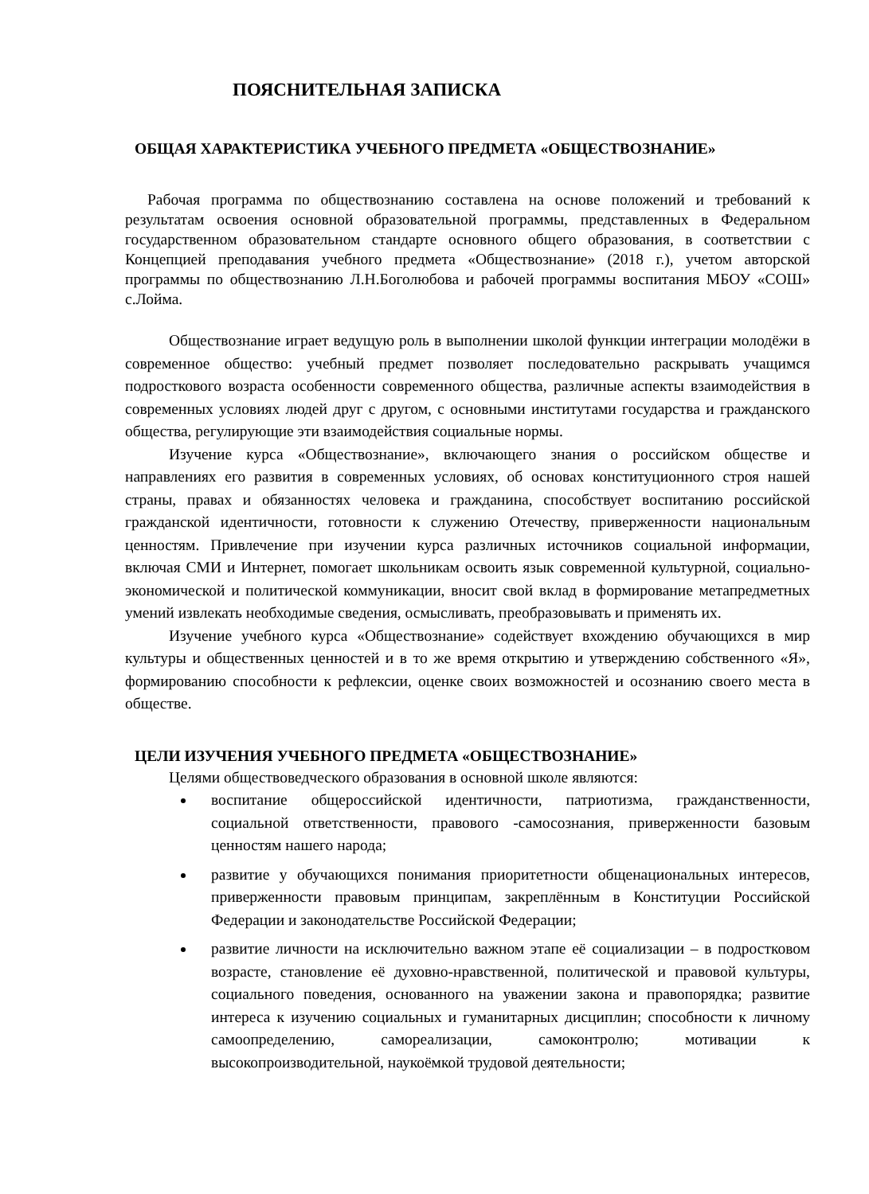ПОЯСНИТЕЛЬНАЯ ЗАПИСКА
ОБЩАЯ ХАРАКТЕРИСТИКА УЧЕБНОГО ПРЕДМЕТА «ОБЩЕСТВОЗНАНИЕ»
Рабочая программа по обществознанию составлена на основе положений и требований к результатам освоения основной образовательной программы, представленных в Федеральном государственном образовательном стандарте основного общего образования, в соответствии с Концепцией преподавания учебного предмета «Обществознание» (2018 г.), учетом авторской программы по обществознанию Л.Н.Боголюбова и рабочей программы воспитания МБОУ «СОШ» с.Лойма.
Обществознание играет ведущую роль в выполнении школой функции интеграции молодёжи в современное общество: учебный предмет позволяет последовательно раскрывать учащимся подросткового возраста особенности современного общества, различные аспекты взаимодействия в современных условиях людей друг с другом, с основными институтами государства и гражданского общества, регулирующие эти взаимодействия социальные нормы.
Изучение курса «Обществознание», включающего знания о российском обществе и направлениях его развития в современных условиях, об основах конституционного строя нашей страны, правах и обязанностях человека и гражданина, способствует воспитанию российской гражданской идентичности, готовности к служению Отечеству, приверженности национальным ценностям. Привлечение при изучении курса различных источников социальной информации, включая СМИ и Интернет, помогает школьникам освоить язык современной культурной, социально-экономической и политической коммуникации, вносит свой вклад в формирование метапредметных умений извлекать необходимые сведения, осмысливать, преобразовывать и применять их.
Изучение учебного курса «Обществознание» содействует вхождению обучающихся в мир культуры и общественных ценностей и в то же время открытию и утверждению собственного «Я», формированию способности к рефлексии, оценке своих возможностей и осознанию своего места в обществе.
ЦЕЛИ ИЗУЧЕНИЯ УЧЕБНОГО ПРЕДМЕТА «ОБЩЕСТВОЗНАНИЕ»
Целями обществоведческого образования в основной школе являются:
воспитание общероссийской идентичности, патриотизма, гражданственности, социальной ответственности, правового -самосознания, приверженности базовым ценностям нашего народа;
развитие у обучающихся понимания приоритетности общенациональных интересов, приверженности правовым принципам, закреплённым в Конституции Российской Федерации и законодательстве Российской Федерации;
развитие личности на исключительно важном этапе её социализации – в подростковом возрасте, становление её духовно-нравственной, политической и правовой культуры, социального поведения, основанного на уважении закона и правопорядка; развитие интереса к изучению социальных и гуманитарных дисциплин; способности к личному самоопределению, самореализации, самоконтролю; мотивации к высокопроизводительной, наукоёмкой трудовой деятельности;